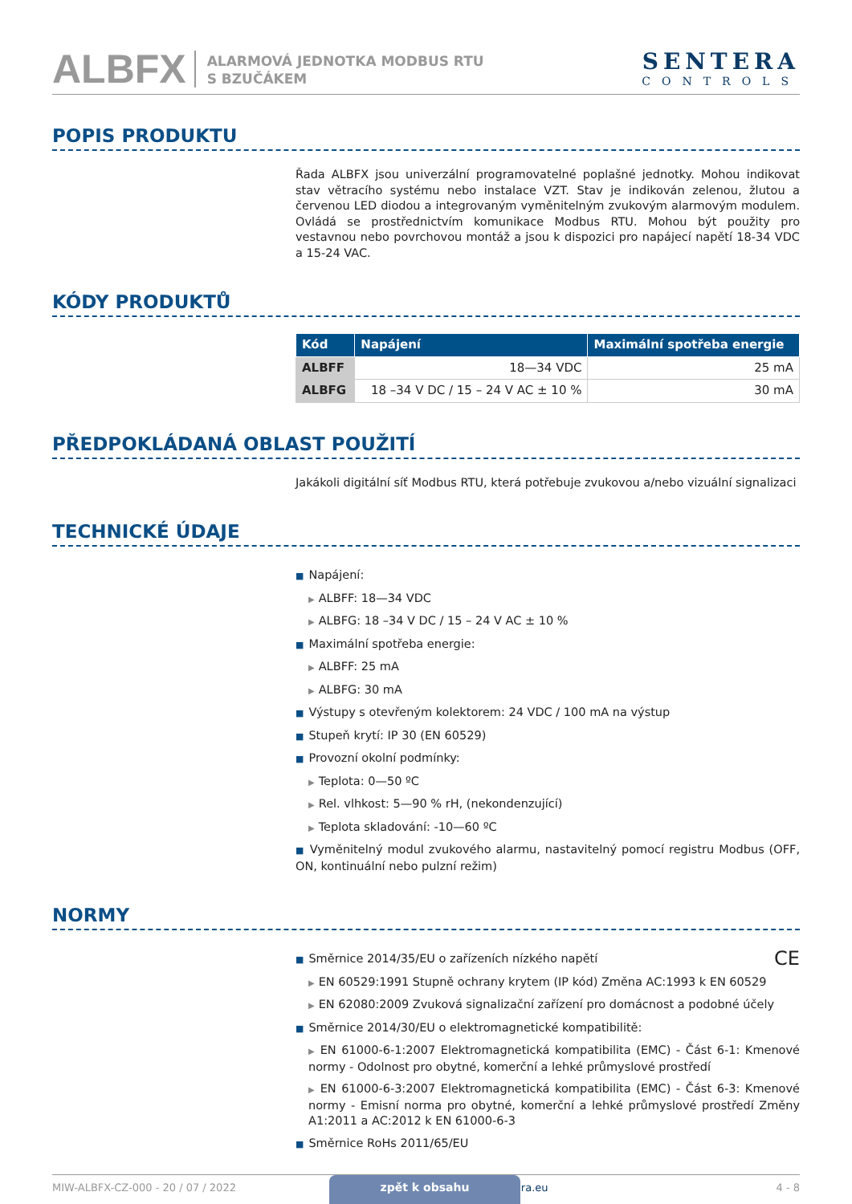ALBFX
ALARMOVÁ JEDNOTKA MODBUS RTU
S BZUČÁKEM
SENTERA
CONTROLS
POPIS PRODUKTU
Řada ALBFX jsou univerzální programovatelné poplašné jednotky. Mohou indikovat stav větracího systému nebo instalace VZT. Stav je indikován zelenou, žlutou a červenou LED diodou a integrovaným vyměnitelným zvukovým alarmovým modulem. Ovládá se prostřednictvím komunikace Modbus RTU. Mohou být použity pro vestavnou nebo povrchovou montáž a jsou k dispozici pro napájecí napětí 18-34 VDC a 15-24 VAC.
KÓDY PRODUKTŮ
| Kód | Napájení | Maximální spotřeba energie |
| --- | --- | --- |
| ALBFF | 18—34 VDC | 25 mA |
| ALBFG | 18 –34 V DC / 15 – 24 V AC ± 10 % | 30 mA |
PŘEDPOKLÁDANÁ OBLAST POUŽITÍ
Jakákoli digitální síť Modbus RTU, která potřebuje zvukovou a/nebo vizuální signalizaci
TECHNICKÉ ÚDAJE
■ Napájení:
▶ ALBFF: 18—34 VDC
▶ ALBFG: 18 –34 V DC / 15 – 24 V AC ± 10 %
■ Maximální spotřeba energie:
▶ ALBFF: 25 mA
▶ ALBFG: 30 mA
■ Výstupy s otevřeným kolektorem: 24 VDC / 100 mA na výstup
■ Stupeň krytí: IP 30 (EN 60529)
■ Provozní okolní podmínky:
▶ Teplota: 0—50 ºC
▶ Rel. vlhkost: 5—90 % rH, (nekondenzující)
▶ Teplota skladování: -10—60 ºC
■ Vyměnitelný modul zvukového alarmu, nastavitelný pomocí registru Modbus (OFF, ON, kontinuální nebo pulzní režim)
NORMY
CE
■ Směrnice 2014/35/EU o zařízeních nízkého napětí
▶ EN 60529:1991 Stupně ochrany krytem (IP kód) Změna AC:1993 k EN 60529
▶ EN 62080:2009 Zvuková signalizační zařízení pro domácnost a podobné účely
■ Směrnice 2014/30/EU o elektromagnetické kompatibilitě:
▶ EN 61000-6-1:2007 Elektromagnetická kompatibilita (EMC) - Část 6-1: Kmenové normy - Odolnost pro obytné, komerční a lehké průmyslové prostředí
▶ EN 61000-6-3:2007 Elektromagnetická kompatibilita (EMC) - Část 6-3: Kmenové normy - Emisní norma pro obytné, komerční a lehké průmyslové prostředí Změny A1:2011 a AC:2012 k EN 61000-6-3
■ Směrnice RoHs 2011/65/EU
MIW-ALBFX-CZ-000 - 20 / 07 / 2022 www.sentera.eu 4 - 8
zpět k obsahu